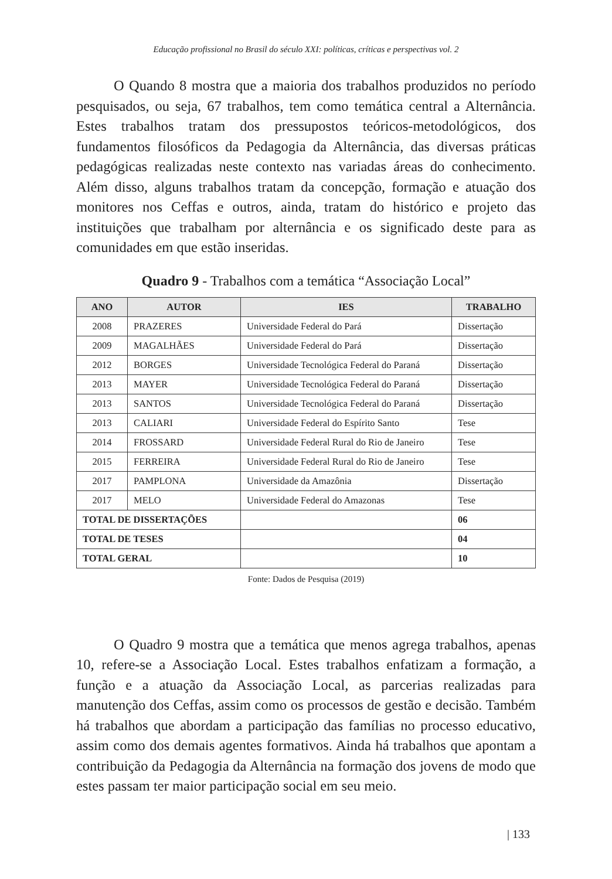Educação profissional no Brasil do século XXI: políticas, críticas e perspectivas vol. 2
O Quando 8 mostra que a maioria dos trabalhos produzidos no período pesquisados, ou seja, 67 trabalhos, tem como temática central a Alternância. Estes trabalhos tratam dos pressupostos teóricos-metodológicos, dos fundamentos filosóficos da Pedagogia da Alternância, das diversas práticas pedagógicas realizadas neste contexto nas variadas áreas do conhecimento. Além disso, alguns trabalhos tratam da concepção, formação e atuação dos monitores nos Ceffas e outros, ainda, tratam do histórico e projeto das instituições que trabalham por alternância e os significado deste para as comunidades em que estão inseridas.
Quadro 9 - Trabalhos com a temática “Associação Local”
| ANO | AUTOR | IES | TRABALHO |
| --- | --- | --- | --- |
| 2008 | PRAZERES | Universidade Federal do Pará | Dissertação |
| 2009 | MAGALHÃES | Universidade Federal do Pará | Dissertação |
| 2012 | BORGES | Universidade Tecnológica Federal do Paraná | Dissertação |
| 2013 | MAYER | Universidade Tecnológica Federal do Paraná | Dissertação |
| 2013 | SANTOS | Universidade Tecnológica Federal do Paraná | Dissertação |
| 2013 | CALIARI | Universidade Federal do Espírito Santo | Tese |
| 2014 | FROSSARD | Universidade Federal Rural do Rio de Janeiro | Tese |
| 2015 | FERREIRA | Universidade Federal Rural do Rio de Janeiro | Tese |
| 2017 | PAMPLONA | Universidade da Amazônia | Dissertação |
| 2017 | MELO | Universidade Federal do Amazonas | Tese |
| TOTAL DE DISSERTAÇÕES | | | 06 |
| TOTAL DE TESES | | | 04 |
| TOTAL GERAL | | | 10 |
Fonte: Dados de Pesquisa (2019)
O Quadro 9 mostra que a temática que menos agrega trabalhos, apenas 10, refere-se a Associação Local. Estes trabalhos enfatizam a formação, a função e a atuação da Associação Local, as parcerias realizadas para manutenção dos Ceffas, assim como os processos de gestão e decisão. Também há trabalhos que abordam a participação das famílias no processo educativo, assim como dos demais agentes formativos. Ainda há trabalhos que apontam a contribuição da Pedagogia da Alternância na formação dos jovens de modo que estes passam ter maior participação social em seu meio.
| 133